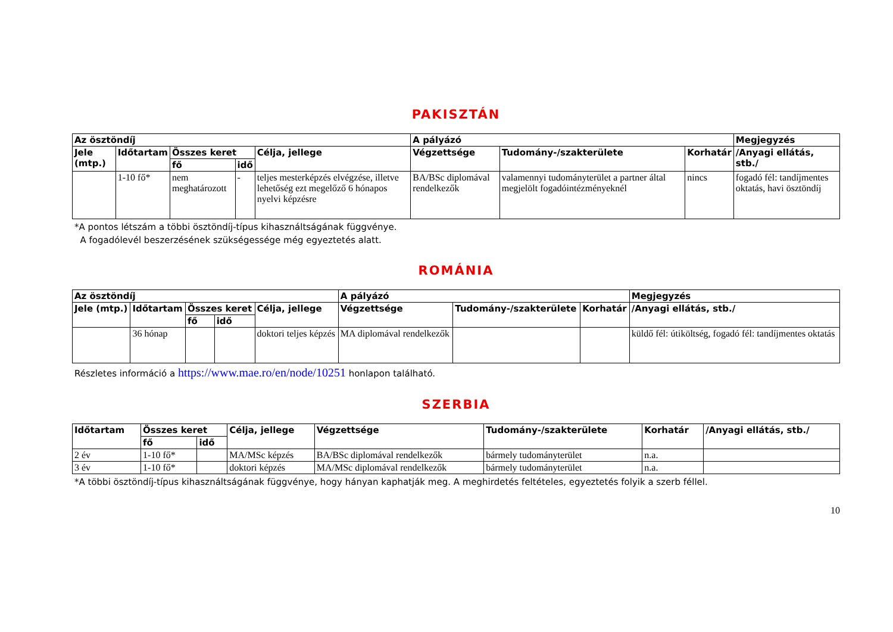PAKISZTÁN
| Az ösztöndíj | | | | | A pályázó | | | Megjegyzés |
| --- | --- | --- | --- | --- | --- | --- | --- | --- |
| Jele (mtp.) | Időtartam | Összes keret | | Célja, jellege | Végzettsége | Tudomány-/szakterülete | Korhatár | /Anyagi ellátás, stb./ |
| | | fő | idő | | | | | |
| | 1-10 fő* | nem meghatározott | - | teljes mesterképzés elvégzése, illetve lehetőség ezt megelőző 6 hónapos nyelvi képzésre | BA/BSc diplomával rendelkezők | valamennyi tudományterület a partner által megjelölt fogadóintézményeknél | nincs | fogadó fél: tandíjmentes oktatás, havi ösztöndíj |
*A pontos létszám a többi ösztöndíj-típus kihasználtságának függvénye.
A fogadólevél beszerzésének szükségessége még egyeztetés alatt.
ROMÁNIA
| Az ösztöndíj | | | | | A pályázó | | | Megjegyzés |
| --- | --- | --- | --- | --- | --- | --- | --- | --- |
| Jele (mtp.) | Időtartam | Összes keret | | Célja, jellege | Végzettsége | Tudomány-/szakterülete | Korhatár | /Anyagi ellátás, stb./ |
| | | fő | idő | | | | | |
| | 36 hónap | | | doktori teljes képzés | MA diplomával rendelkezők | | | küldő fél: útiköltség, fogadó fél: tandíjmentes oktatás |
Részletes információ a https://www.mae.ro/en/node/10251 honlapon található.
SZERBIA
| Időtartam | Összes keret | | Célja, jellege | Végzettsége | Tudomány-/szakterülete | Korhatár | /Anyagi ellátás, stb./ |
| --- | --- | --- | --- | --- | --- | --- | --- |
| | fő | idő | | | | | |
| 2 év | 1-10 fő* | | MA/MSc képzés | BA/BSc diplomával rendelkezők | bármely tudományterület | n.a. | |
| 3 év | 1-10 fő* | | doktori képzés | MA/MSc diplomával rendelkezők | bármely tudományterület | n.a. | |
*A többi ösztöndíj-típus kihasználtságának függvénye, hogy hányan kaphatják meg. A meghirdetés feltételes, egyeztetés folyik a szerb féllel.
10